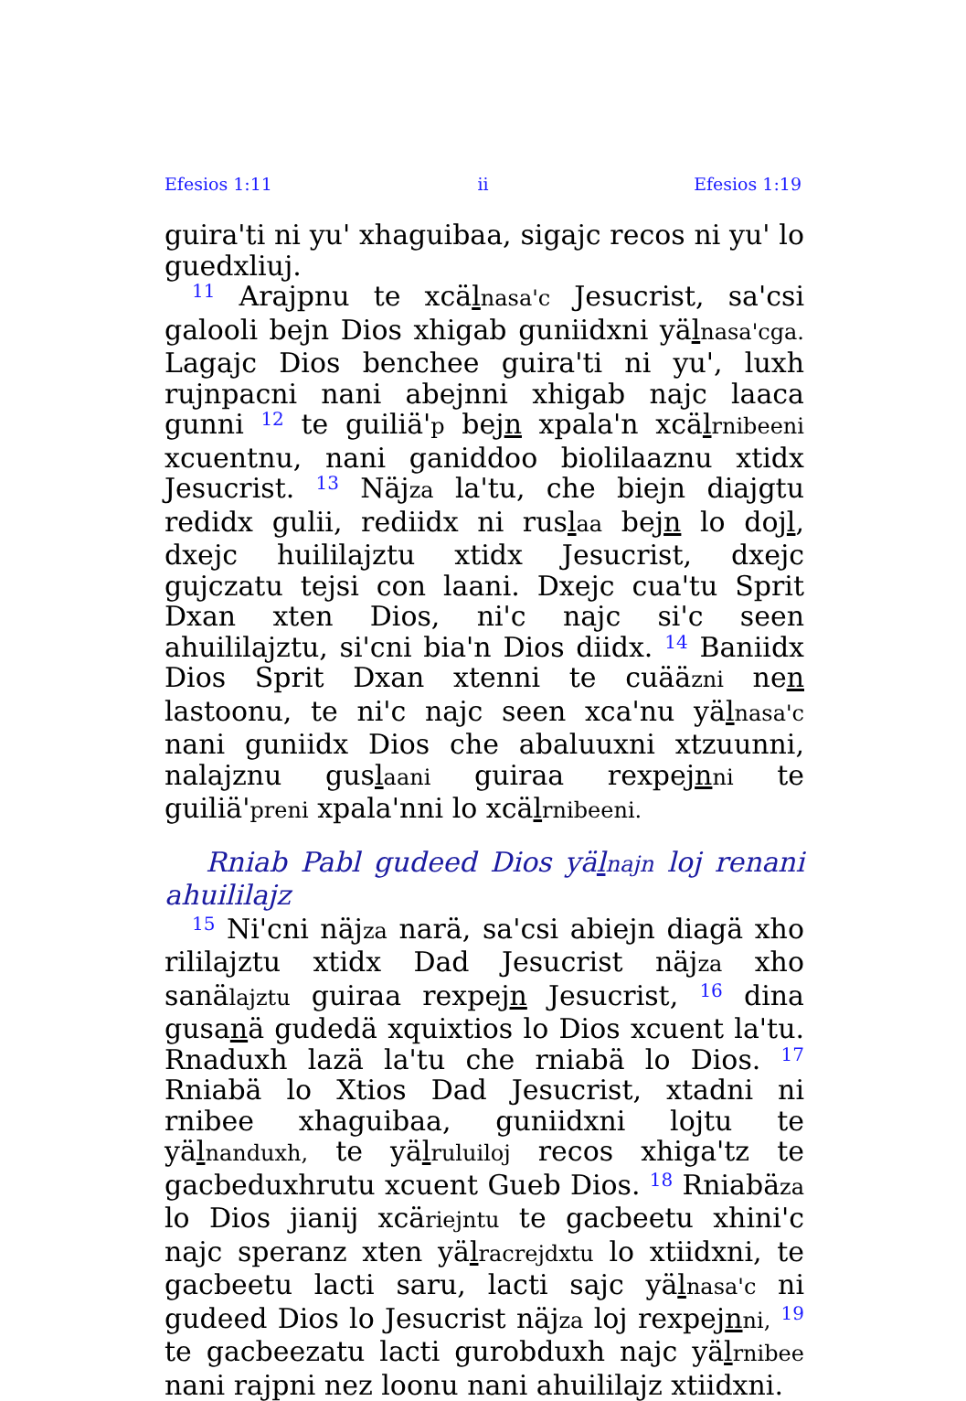Efesios 1:11 ii Efesios 1:19
guira'ti ni yu' xhaguibaa, sigajc recos ni yu' lo guedxliuj.
<sup>11</sup> Arajpnu te xcälnasa'c Jesucrist, sa'csi galooli bejn Dios xhigab guniidxni yälnasa'cga. Lagajc Dios benchee guira'ti ni yu', luxh rujnpacni nani abejnni xhigab najc laaca gunni <sup>12</sup> te guiliä'p bejn xpala'n xcälrnibeeni xcuentnu, nani ganiddoo biolilaaznu xtidx Jesucrist. <sup>13</sup> Näjza la'tu, che biejn diajgtu redidx gulii, rediidx ni ruslaa bejn lo dojl, dxejc huililajztu xtidx Jesucrist, dxejc gujczatu tejsi con laani. Dxejc cua'tu Sprit Dxan xten Dios, ni'c najc si'c seen ahuililajztu, si'cni bia'n Dios diidx. <sup>14</sup> Baniidx Dios Sprit Dxan xtenni te cuääzni nen lastoonu, te ni'c najc seen xca'nu yälnasa'c nani guniidx Dios che abaluuxni xtzuunni, nalajznu guslaani guiraa rexpejnni te guiliä'preni xpala'nni lo xcälrnibeeni.
Rniab Pabl gudeed Dios yälnajn loj renani ahuililajz
<sup>15</sup> Ni'cni näjza narä, sa'csi abiejn diagä xho rililajztu xtidx Dad Jesucrist näjza xho sanälajztu guiraa rexpejn Jesucrist, <sup>16</sup> dina gusanä gudedä xquixtios lo Dios xcuent la'tu. Rnaduxh lazä la'tu che rniabä lo Dios. <sup>17</sup> Rniabä lo Xtios Dad Jesucrist, xtadni ni rnibee xhaguibaa, guniidxni lojtu te yälnanduxh, te yälruluiloj recos xhiga'tz te gacbeduxhrutu xcuent Gueb Dios. <sup>18</sup> Rniabäza lo Dios jianij xcäriejntu te gacbeetu xhini'c najc speranz xten yälracrejdxtu lo xtiidxni, te gacbeetu lacti saru, lacti sajc yälnasa'c ni gudeed Dios lo Jesucrist näjza loj rexpejnni, <sup>19</sup> te gacbeezatu lacti gurobduxh najc yälrnibee nani rajpni nez loonu nani ahuililajz xtiidxni.